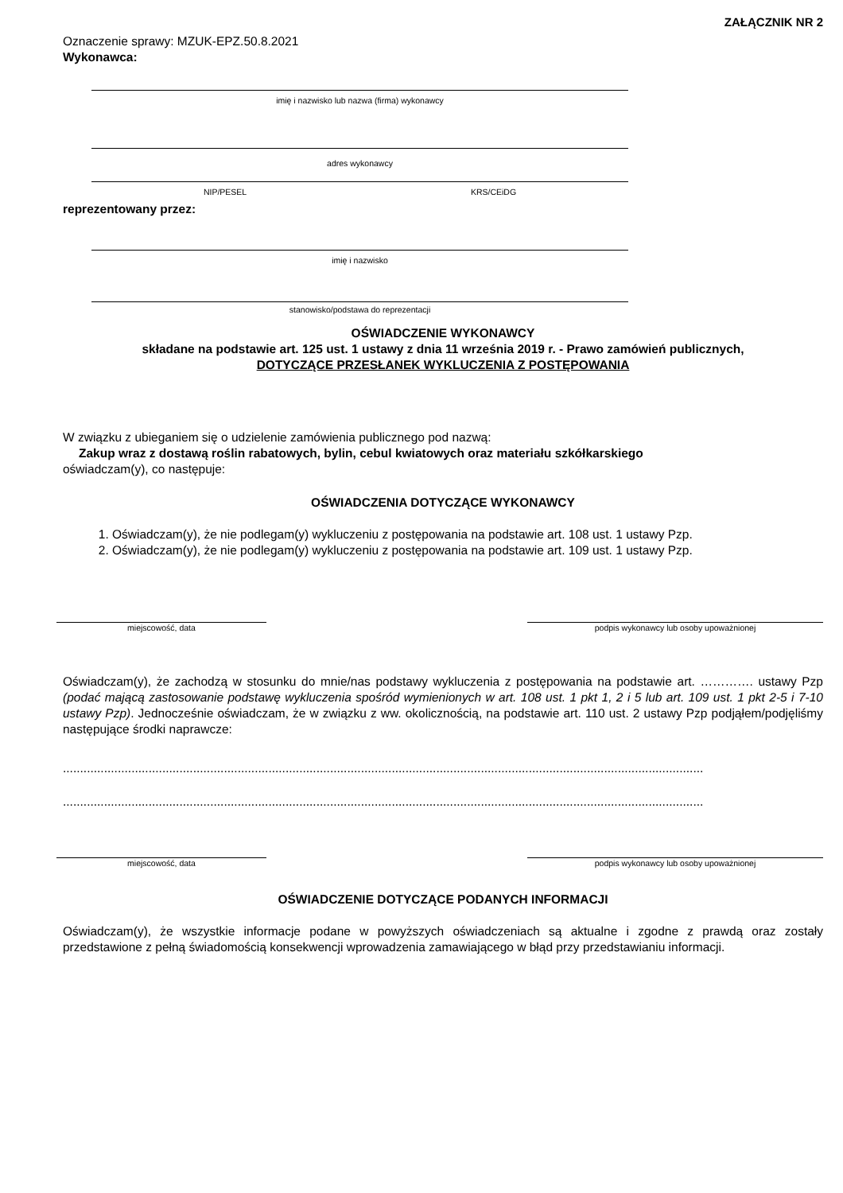ZAŁĄCZNIK NR 2
Oznaczenie sprawy: MZUK-EPZ.50.8.2021
Wykonawca:
imię i nazwisko lub nazwa (firma) wykonawcy
adres wykonawcy
NIP/PESEL KRS/CEiDG
reprezentowany przez:
imię i nazwisko
stanowisko/podstawa do reprezentacji
OŚWIADCZENIE WYKONAWCY
składane na podstawie art. 125 ust. 1 ustawy z dnia 11 września 2019 r. - Prawo zamówień publicznych,
DOTYCZĄCE PRZESŁANEK WYKLUCZENIA Z POSTĘPOWANIA
W związku z ubieganiem się o udzielenie zamówienia publicznego pod nazwą:
Zakup wraz z dostawą roślin rabatowych, bylin, cebul kwiatowych oraz materiału szkółkarskiego
oświadczam(y), co następuje:
OŚWIADCZENIA DOTYCZĄCE WYKONAWCY
1. Oświadczam(y), że nie podlegam(y) wykluczeniu z postępowania na podstawie art. 108 ust. 1 ustawy Pzp.
2. Oświadczam(y), że nie podlegam(y) wykluczeniu z postępowania na podstawie art. 109 ust. 1 ustawy Pzp.
miejscowość, data podpis wykonawcy lub osoby upoważnionej
Oświadczam(y), że zachodzą w stosunku do mnie/nas podstawy wykluczenia z postępowania na podstawie art. …………. ustawy Pzp (podać mającą zastosowanie podstawę wykluczenia spośród wymienionych w art. 108 ust. 1 pkt 1, 2 i 5 lub art. 109 ust. 1 pkt 2-5 i 7-10 ustawy Pzp). Jednocześnie oświadczam, że w związku z ww. okolicznością, na podstawie art. 110 ust. 2 ustawy Pzp podjąłem/podjęliśmy następujące środki naprawcze:
...........................................................................................................................................................................................
...........................................................................................................................................................................................
miejscowość, data podpis wykonawcy lub osoby upoważnionej
OŚWIADCZENIE DOTYCZĄCE PODANYCH INFORMACJI
Oświadczam(y), że wszystkie informacje podane w powyższych oświadczeniach są aktualne i zgodne z prawdą oraz zostały przedstawione z pełną świadomością konsekwencji wprowadzenia zamawiającego w błąd przy przedstawianiu informacji.